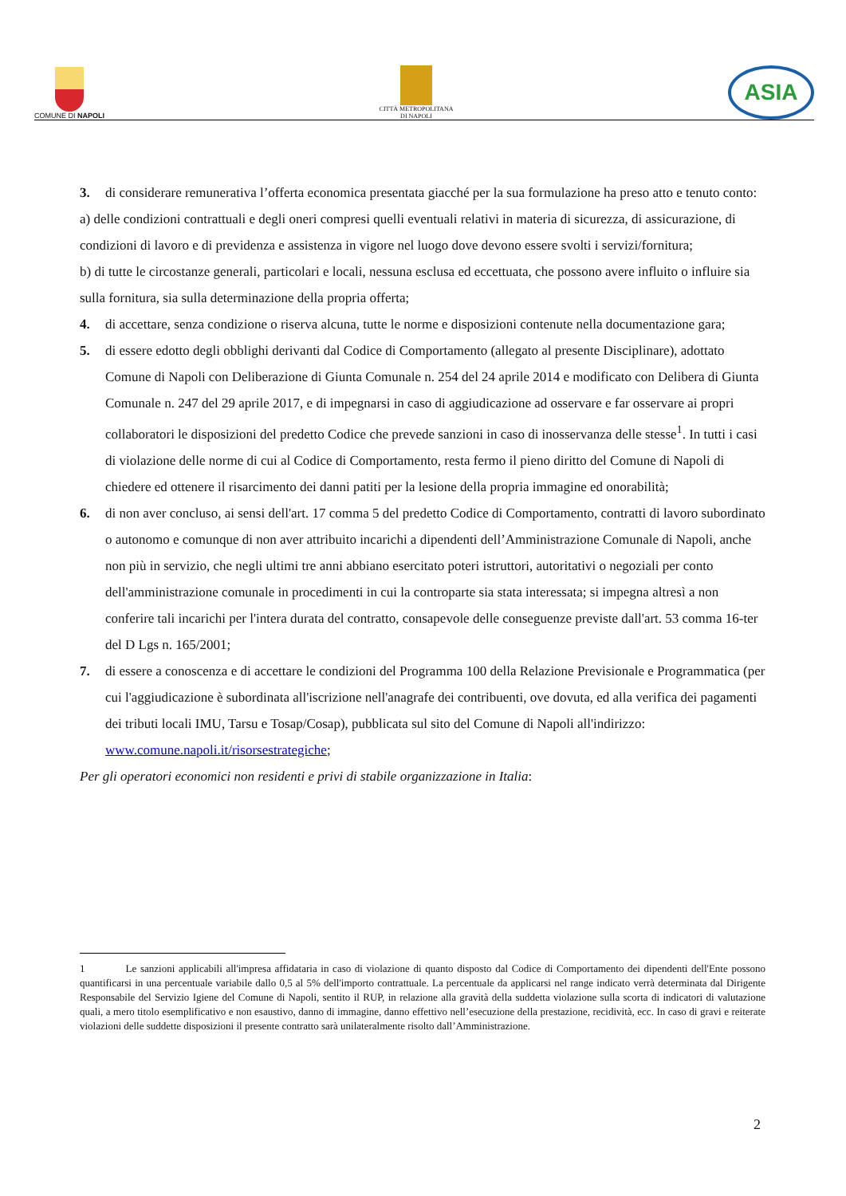COMUNE DI NAPOLI
CITTÀ METROPOLITANA
DI NAPOLI
ASIA
3. di considerare remunerativa l’offerta economica presentata giacché per la sua formulazione ha preso atto e tenuto conto:
a) delle condizioni contrattuali e degli oneri compresi quelli eventuali relativi in materia di sicurezza, di assicurazione, di condizioni di lavoro e di previdenza e assistenza in vigore nel luogo dove devono essere svolti i servizi/fornitura;
b) di tutte le circostanze generali, particolari e locali, nessuna esclusa ed eccettuata, che possono avere influito o influire sia sulla fornitura, sia sulla determinazione della propria offerta;
4. di accettare, senza condizione o riserva alcuna, tutte le norme e disposizioni contenute nella documentazione gara;
5. di essere edotto degli obblighi derivanti dal Codice di Comportamento (allegato al presente Disciplinare), adottato Comune di Napoli con Deliberazione di Giunta Comunale n. 254 del 24 aprile 2014 e modificato con Delibera di Giunta Comunale n. 247 del 29 aprile 2017, e di impegnarsi in caso di aggiudicazione ad osservare e far osservare ai propri collaboratori le disposizioni del predetto Codice che prevede sanzioni in caso di inosservanza delle stesse<sup>1</sup>. In tutti i casi di violazione delle norme di cui al Codice di Comportamento, resta fermo il pieno diritto del Comune di Napoli di chiedere ed ottenere il risarcimento dei danni patiti per la lesione della propria immagine ed onorabilità;
6. di non aver concluso, ai sensi dell'art. 17 comma 5 del predetto Codice di Comportamento, contratti di lavoro subordinato o autonomo e comunque di non aver attribuito incarichi a dipendenti dell’Amministrazione Comunale di Napoli, anche non più in servizio, che negli ultimi tre anni abbiano esercitato poteri istruttori, autoritativi o negoziali per conto dell'amministrazione comunale in procedimenti in cui la controparte sia stata interessata; si impegna altresì a non conferire tali incarichi per l'intera durata del contratto, consapevole delle conseguenze previste dall'art. 53 comma 16-ter del D Lgs n. 165/2001;
7. di essere a conoscenza e di accettare le condizioni del Programma 100 della Relazione Previsionale e Programmatica (per cui l'aggiudicazione è subordinata all'iscrizione nell'anagrafe dei contribuenti, ove dovuta, ed alla verifica dei pagamenti dei tributi locali IMU, Tarsu e Tosap/Cosap), pubblicata sul sito del Comune di Napoli all'indirizzo: www.comune.napoli.it/risorsestrategiche;
Per gli operatori economici non residenti e privi di stabile organizzazione in Italia:
1 Le sanzioni applicabili all'impresa affidataria in caso di violazione di quanto disposto dal Codice di Comportamento dei dipendenti dell'Ente possono quantificarsi in una percentuale variabile dallo 0,5 al 5% dell'importo contrattuale. La percentuale da applicarsi nel range indicato verrà determinata dal Dirigente Responsabile del Servizio Igiene del Comune di Napoli, sentito il RUP, in relazione alla gravità della suddetta violazione sulla scorta di indicatori di valutazione quali, a mero titolo esemplificativo e non esaustivo, danno di immagine, danno effettivo nell’esecuzione della prestazione, recidività, ecc. In caso di gravi e reiterate violazioni delle suddette disposizioni il presente contratto sarà unilateralmente risolto dall’Amministrazione.
2